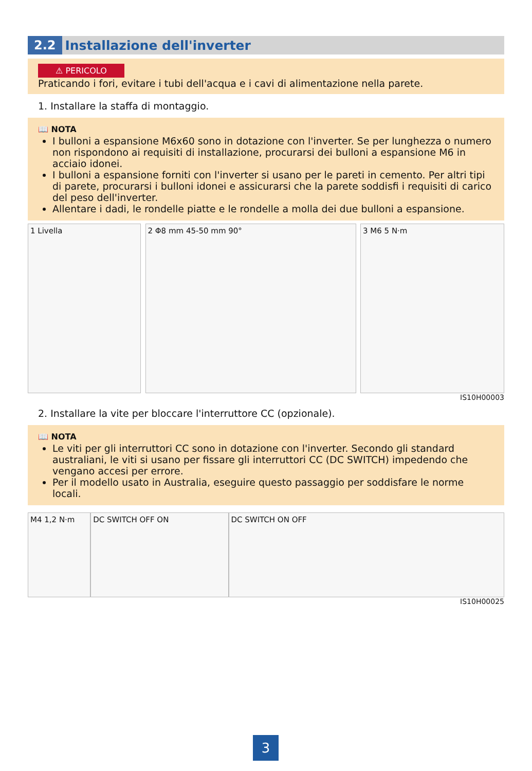2.2 Installazione dell'inverter
⚠ PERICOLO
Praticando i fori, evitare i tubi dell'acqua e i cavi di alimentazione nella parete.
1. Installare la staffa di montaggio.
📖 NOTA
I bulloni a espansione M6x60 sono in dotazione con l'inverter. Se per lunghezza o numero non rispondono ai requisiti di installazione, procurarsi dei bulloni a espansione M6 in acciaio idonei.
I bulloni a espansione forniti con l'inverter si usano per le pareti in cemento. Per altri tipi di parete, procurarsi i bulloni idonei e assicurarsi che la parete soddisfi i requisiti di carico del peso dell'inverter.
Allentare i dadi, le rondelle piatte e le rondelle a molla dei due bulloni a espansione.
1 Livella 2 Φ8 mm 45-50 mm 90° 3 M6 5 N·m
IS10H00003
2. Installare la vite per bloccare l'interruttore CC (opzionale).
📖 NOTA
Le viti per gli interruttori CC sono in dotazione con l'inverter. Secondo gli standard australiani, le viti si usano per fissare gli interruttori CC (DC SWITCH) impedendo che vengano accesi per errore.
Per il modello usato in Australia, eseguire questo passaggio per soddisfare le norme locali.
M4 1,2 N·m DC SWITCH OFF ON DC SWITCH ON OFF
IS10H00025
3